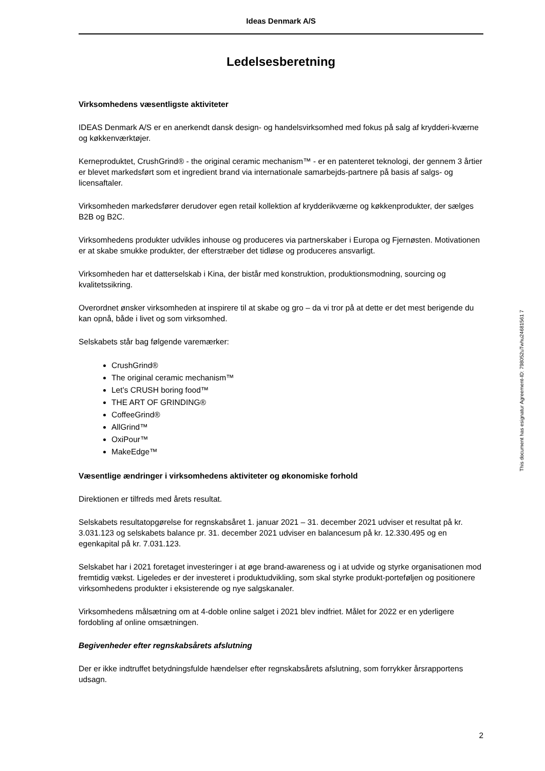Ideas Denmark A/S
Ledelsesberetning
Virksomhedens væsentligste aktiviteter
IDEAS Denmark A/S er en anerkendt dansk design- og handelsvirksomhed med fokus på salg af krydderi-kværne og køkkenværktøjer.
Kerneproduktet, CrushGrind® - the original ceramic mechanism™ - er en patenteret teknologi, der gennem 3 årtier er blevet markedsført som et ingredient brand via internationale samarbejds-partnere på basis af salgs- og licensaftaler.
Virksomheden markedsfører derudover egen retail kollektion af krydderikværne og køkkenprodukter, der sælges B2B og B2C.
Virksomhedens produkter udvikles inhouse og produceres via partnerskaber i Europa og Fjernøsten. Motivationen er at skabe smukke produkter, der efterstræber det tidløse og produceres ansvarligt.
Virksomheden har et datterselskab i Kina, der bistår med konstruktion, produktionsmodning, sourcing og kvalitetssikring.
Overordnet ønsker virksomheden at inspirere til at skabe og gro – da vi tror på at dette er det mest berigende du kan opnå, både i livet og som virksomhed.
Selskabets står bag følgende varemærker:
CrushGrind®
The original ceramic mechanism™
Let’s CRUSH boring food™
THE ART OF GRINDING®
CoffeeGrind®
AllGrind™
OxiPour™
MakeEdge™
Væsentlige ændringer i virksomhedens aktiviteter og økonomiske forhold
Direktionen er tilfreds med årets resultat.
Selskabets resultatopgørelse for regnskabsåret 1. januar 2021 – 31. december 2021 udviser et resultat på kr. 3.031.123 og selskabets balance pr. 31. december 2021 udviser en balancesum på kr. 12.330.495 og en egenkapital på kr. 7.031.123.
Selskabet har i 2021 foretaget investeringer i at øge brand-awareness og i at udvide og styrke organisationen mod fremtidig vækst. Ligeledes er der investeret i produktudvikling, som skal styrke produkt-porteføljen og positionere virksomhedens produkter i eksisterende og nye salgskanaler.
Virksomhedens målsætning om at 4-doble online salget i 2021 blev indfriet. Målet for 2022 er en yderligere fordobling af online omsætningen.
Begivenheder efter regnskabsårets afslutning
Der er ikke indtruffet betydningsfulde hændelser efter regnskabsårets afslutning, som forrykker årsrapportens udsagn.
This document has esignatur Agreement-ID: 798052uTwhu24681561 7
2